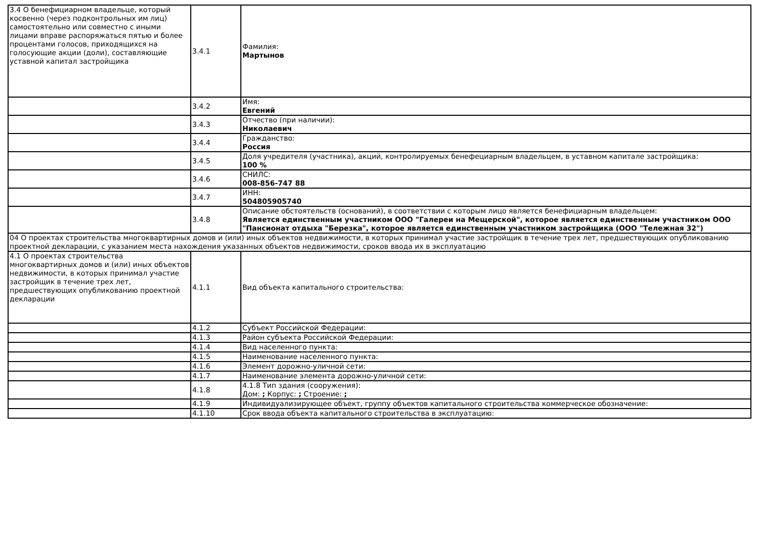| 3.4 О бенефициарном владельце, который косвенно (через подконтрольных им лиц) самостоятельно или совместно с иными лицами вправе распоряжаться пятью и более процентами голосов, приходящихся на голосующие акции (доли), составляющие уставной капитал застройщика | 3.4.1 | Фамилия: Мартынов |
| | 3.4.2 | Имя: Евгений |
| | 3.4.3 | Отчество (при наличии): Николаевич |
| | 3.4.4 | Гражданство: Россия |
| | 3.4.5 | Доля учредителя (участника), акций, контролируемых бенефециарным владельцем, в уставном капитале застройщика: 100 % |
| | 3.4.6 | СНИЛС: 008-856-747 88 |
| | 3.4.7 | ИНН: 504805905740 |
| | 3.4.8 | Описание обстоятельств (оснований), в соответствии с которым лицо является бенефициарным владельцем: Является единственным участником ООО "Галереи на Мещерской", которое является единственным участником ООО "Пансионат отдыха "Березка", которое является единственным участником застройщика (ООО "Тележная 32") |
| 04 О проектах строительства многоквартирных домов и (или) иных объектов недвижимости, в которых принимал участие застройщик в течение трех лет, предшествующих опубликованию проектной декларации, с указанием места нахождения указанных объектов недвижимости, сроков ввода их в эксплуатацию | | |
| 4.1 О проектах строительства многоквартирных домов и (или) иных объектов недвижимости, в которых принимал участие застройщик в течение трех лет, предшествующих опубликованию проектной декларации | 4.1.1 | Вид объекта капитального строительства: |
| | 4.1.2 | Субъект Российской Федерации: |
| | 4.1.3 | Район субъекта Российской Федерации: |
| | 4.1.4 | Вид населенного пункта: |
| | 4.1.5 | Наименование населенного пункта: |
| | 4.1.6 | Элемент дорожно-уличной сети: |
| | 4.1.7 | Наименование элемента дорожно-уличной сети: |
| | 4.1.8 | 4.1.8 Тип здания (сооружения): Дом: ; Корпус: ; Строение: ; |
| | 4.1.9 | Индивидуализирующее объект, группу объектов капитального строительства коммерческое обозначение: |
| | 4.1.10 | Срок ввода объекта капитального строительства в эксплуатацию: |